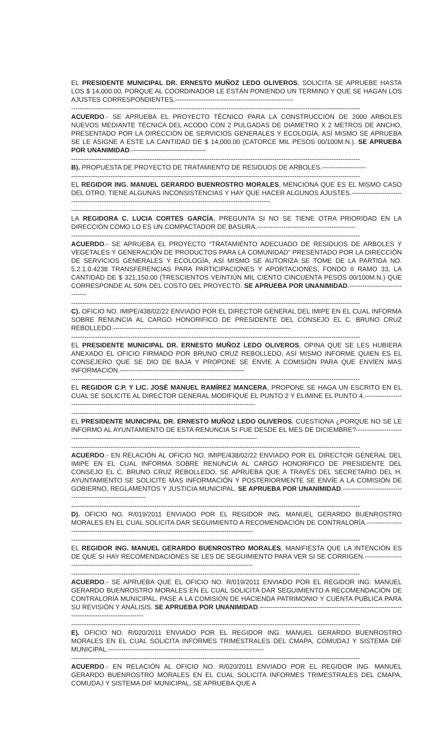EL PRESIDENTE MUNICIPAL DR. ERNESTO MUÑOZ LEDO OLIVEROS, SOLICITA SE APRUEBE HASTA LOS $ 14,000.00, PORQUE AL COORDINADOR LE ESTÁN PONIENDO UN TERMINO Y QUE SE HAGAN LOS AJUSTES CORRESPONDIENTES.------------------------------------------------------
------------------------------------------------------------------------------------------------------------------------------------
ACUERDO.- SE APRUEBA EL PROYECTO TÉCNICO PARA LA CONSTRUCCIÓN DE 2000 ARBOLES NUEVOS MEDIANTE TÉCNICA DEL ACODO CON 2 PULGADAS DE DIÁMETRO X 2 METROS DE ANCHO, PRESENTADO POR LA DIRECCIÓN DE SERVICIOS GENERALES Y ECOLOGÍA, ASÍ MISMO SE APRUEBA SE LE ASIGNE A ESTE LA CANTIDAD DE $ 14,000.00 (CATORCE MIL PESOS 00/100M.N.). SE APRUEBA POR UNANIMIDAD.----------------------------------
------------------------------------------------------------------------------------------------------------------------------------
B). PROPUESTA DE PROYECTO DE TRATAMIENTO DE RESIDUOS DE ARBOLES.--------------------
------------------------------------------------------------------------------------------------------------------------------------
EL REGIDOR ING. MANUEL GERARDO BUENROSTRO MORALES, MENCIONA QUE ES EL MISMO CASO DEL OTRO, TIENE ALGUNAS INCONSISTENCIAS Y HAY QUE HACER ALGUNOS AJUSTES.------------------------------------------------------------------------------------------------------------------
------------------------------------------------------------------------------------------------------------------------------------
LA REGIDORA C. LUCIA CORTES GARCÍA, PREGUNTA SI NO SE TIENE OTRA PRIORIDAD EN LA DIRECCIÓN COMO LO ES UN COMPACTADOR DE BASURA.---------------------------------------------
------------------------------------------------------------------------------------------------------------------------------------
ACUERDO.- SE APRUEBA EL PROYECTO “TRATAMIENTO ADECUADO DE RESIDUOS DE ARBOLES Y VEGETALES Y GENERACIÓN DE PRODUCTOS PARA LA COMUNIDAD” PRESENTADO POR LA DIRECCIÓN DE SERVICIOS GENERALES Y ECOLOGÍA, ASÍ MISMO SE AUTORIZA SE TOME DE LA PARTIDA NO. 5.2.1.0.4238 TRANSFERENCIAS PARA PARTICIPACIONES Y APORTACIONES, FONDO II RAMO 33, LA CANTIDAD DE $ 321,150.00 (TRESCIENTOS VEINTIÚN MIL CIENTO CINCUENTA PESOS 00/100M.N.) QUE CORRESPONDE AL 50% DEL COSTO DEL PROYECTO. SE APRUEBA POR UNANIMIDAD.-------------------------------
------------------------------------------------------------------------------------------------------------------------------------
C). OFICIO NO. IMIPE/438/02/22 ENVIADO POR EL DIRECTOR GENERAL DEL IMIPE EN EL CUAL INFORMA SOBRE RENUNCIA AL CARGO HONORIFICO DE PRESIDENTE DEL CONSEJO EL C. BRUNO CRUZ REBOLLEDO.---------------------------------------------------------------------------------
------------------------------------------------------------------------------------------------------------------------------------
EL PRESIDENTE MUNICIPAL DR. ERNESTO MUÑOZ LEDO OLIVEROS, OPINA QUE SE LES HUBIERA ANEXADO EL OFICIO FIRMADO POR BRUNO CRUZ REBOLLEDO, ASÍ MISMO INFORME QUIEN ES EL CONSEJERO QUE SE DIO DE BAJA Y PROPONE SE ENVÍE A COMISIÓN PARA QUE ENVÍEN MAS INFORMACIÓN.---------------------------------------------------------
------------------------------------------------------------------------------------------------------------------------------------
EL REGIDOR C.P. Y LIC. JOSÉ MANUEL RAMÍREZ MANCERA, PROPONE SE HAGA UN ESCRITO EN EL CUAL SE SOLICITE AL DIRECTOR GENERAL MODIFIQUE EL PUNTO 2 Y ELIMINE EL PUNTO 4.-----------------------------------------------------------------------------------------------------
------------------------------------------------------------------------------------------------------------------------------------
EL PRESIDENTE MUNICIPAL DR. ERNESTO MUÑOZ LEDO OLIVEROS, CUESTIONA ¿PORQUE NO SE LE INFORMO AL AYUNTAMIENTO DE ESTA RENUNCIA SI FUE DESDE EL MES DE DICIEMBRE?----------------------------------------------------------------------------------------------------------
------------------------------------------------------------------------------------------------------------------------------------
ACUERDO.- EN RELACIÓN AL OFICIO NO. IMIPE/438/02/22 ENVIADO POR EL DIRECTOR GENERAL DEL IMIPE EN EL CUAL INFORMA SOBRE RENUNCIA AL CARGO HONORIFICO DE PRESIDENTE DEL CONSEJO EL C. BRUNO CRUZ REBOLLEDO, SE APRUEBA QUE A TRAVÉS DEL SECRETARIO DEL H. AYUNTAMIENTO SE SOLICITE MAS INFORMACIÓN Y POSTERIORMENTE SE ENVÍE A LA COMISIÓN DE GOBIERNO, REGLAMENTOS Y JUSTICIA MUNICIPAL. SE APRUEBA POR UNANIMIDAD.-------------------------------------------------------------
------------------------------------------------------------------------------------------------------------------------------------
D). OFICIO NO. R/019/2011 ENVIADO POR EL REGIDOR ING. MANUEL GERARDO BUENROSTRO MORALES EN EL CUAL SOLICITA DAR SEGUIMIENTO A RECOMENDACIÓN DE CONTRALORÍA.---------------------------------------------------------------------------------------------------
------------------------------------------------------------------------------------------------------------------------------------
EL REGIDOR ING. MANUEL GERARDO BUENROSTRO MORALES, MANIFIESTA QUE LA INTENCIÓN ES DE QUE SI HAY RECOMENDACIÓNES SE LES DE SEGUIMIENTO PARA VER SI SE CORRIGEN.----------------------------------------------------------------------------------------------------
------------------------------------------------------------------------------------------------------------------------------------
ACUERDO.- SE APRUEBA QUE EL OFICIO NO. R/019/2011 ENVIADO POR EL REGIDOR ING. MANUEL GERARDO BUENROSTRO MORALES EN EL CUAL SOLICITA DAR SEGUIMIENTO A RECOMENDACIÓN DE CONTRALORÍA MUNICIPAL, PASE A LA COMISIÓN DE HACIENDA PATRIMONIO Y CUENTA PUBLICA PARA SU REVISIÓN Y ANÁLISIS. SE APRUEBA POR UNANIMIDAD.--------------------------------------------------------------------------------------------------
------------------------------------------------------------------------------------------------------------------------------------
E). OFICIO NO. R/020/2011 ENVIADO POR EL REGIDOR ING. MANUEL GERARDO BUENROSTRO MORALES EN EL CUAL SOLICITA INFORMES TRIMESTRALES DEL CMAPA, COMUDAJ Y SISTEMA DIF MUNICIPAL.-----------------------------------------------------------------------
------------------------------------------------------------------------------------------------------------------------------------
ACUERDO.- EN RELACIÓN AL OFICIO NO. R/020/2011 ENVIADO POR EL REGIDOR ING. MANUEL GERARDO BUENROSTRO MORALES EN EL CUAL SOLICITA INFORMES TRIMESTRALES DEL CMAPA, COMUDAJ Y SISTEMA DIF MUNICIPAL, SE APRUEBA QUE A